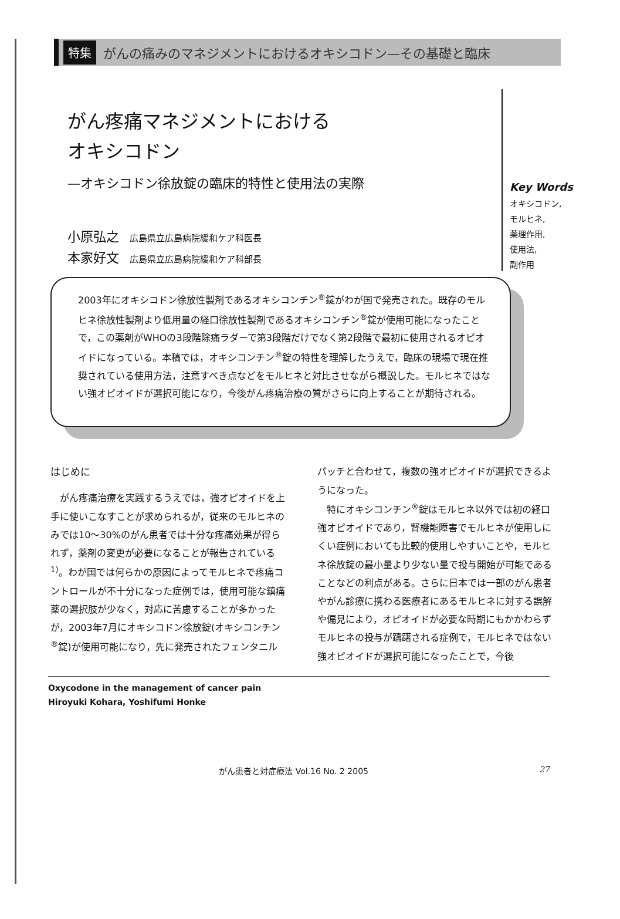特集 がんの痛みのマネジメントにおけるオキシコドン—その基礎と臨床
がん疼痛マネジメントにおける
オキシコドン
—オキシコドン徐放錠の臨床的特性と使用法の実際
小原弘之 広島県立広島病院緩和ケア科医長
本家好文 広島県立広島病院緩和ケア科部長
Key Words
オキシコドン,
モルヒネ,
薬理作用,
使用法,
副作用
2003年にオキシコドン徐放性製剤であるオキシコンチン<sup>®</sup>錠がわが国で発売された。既存のモルヒネ徐放性製剤より低用量の経口徐放性製剤であるオキシコンチン<sup>®</sup>錠が使用可能になったことで，この薬剤がWHOの3段階除痛ラダーで第3段階だけでなく第2段階で最初に使用されるオピオイドになっている。本稿では，オキシコンチン<sup>®</sup>錠の特性を理解したうえで，臨床の現場で現在推奨されている使用方法，注意すべき点などをモルヒネと対比させながら概説した。モルヒネではない強オピオイドが選択可能になり，今後がん疼痛治療の質がさらに向上することが期待される。
はじめに
がん疼痛治療を実践するうえでは，強オピオイドを上手に使いこなすことが求められるが，従来のモルヒネのみでは10〜30%のがん患者では十分な疼痛効果が得られず，薬剤の変更が必要になることが報告されている<sup>1)</sup>。わが国では何らかの原因によってモルヒネで疼痛コントロールが不十分になった症例では，使用可能な鎮痛薬の選択肢が少なく，対応に苦慮することが多かったが，2003年7月にオキシコドン徐放錠(オキシコンチン<sup>®</sup>錠)が使用可能になり，先に発売されたフェンタニルパッチと合わせて，複数の強オピオイドが選択できるようになった。
特にオキシコンチン<sup>®</sup>錠はモルヒネ以外では初の経口強オピオイドであり，腎機能障害でモルヒネが使用しにくい症例においても比較的使用しやすいことや，モルヒネ徐放錠の最小量より少ない量で投与開始が可能であることなどの利点がある。さらに日本では一部のがん患者やがん診療に携わる医療者にあるモルヒネに対する誤解や偏見により，オピオイドが必要な時期にもかかわらずモルヒネの投与が躊躇される症例で，モルヒネではない強オピオイドが選択可能になったことで，今後
Oxycodone in the management of cancer pain
Hiroyuki Kohara, Yoshifumi Honke
がん患者と対症療法 Vol.16 No. 2 2005 27